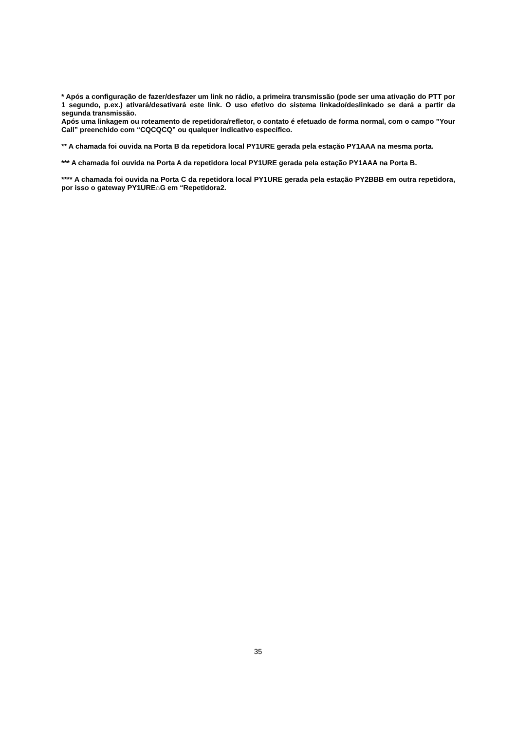* Após a configuração de fazer/desfazer um link no rádio, a primeira transmissão (pode ser uma ativação do PTT por 1 segundo, p.ex.) ativará/desativará este link. O uso efetivo do sistema linkado/deslinkado se dará a partir da segunda transmissão.
Após uma linkagem ou roteamento de repetidora/refletor, o contato é efetuado de forma normal, com o campo ”Your Call” preenchido com “CQCQCQ” ou qualquer indicativo específico.
** A chamada foi ouvida na Porta B da repetidora local PY1URE gerada pela estação PY1AAA na mesma porta.
*** A chamada foi ouvida na Porta A da repetidora local PY1URE gerada pela estação PY1AAA na Porta B.
**** A chamada foi ouvida na Porta C da repetidora local PY1URE gerada pela estação PY2BBB em outra repetidora, por isso o gateway PY1URE⌂G em “Repetidora2.
35